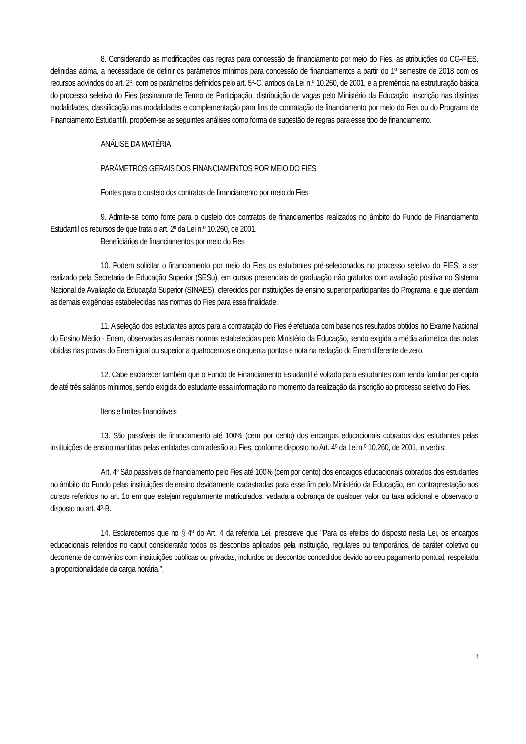8. Considerando as modificações das regras para concessão de financiamento por meio do Fies, as atribuições do CG-FIES, definidas acima, a necessidade de definir os parâmetros mínimos para concessão de financiamentos a partir do 1º semestre de 2018 com os recursos advindos do art. 2º, com os parâmetros definidos pelo art. 5º-C, ambos da Lei n.º 10.260, de 2001, e a premência na estruturação básica do processo seletivo do Fies (assinatura de Termo de Participação, distribuição de vagas pelo Ministério da Educação, inscrição nas distintas modalidades, classificação nas modalidades e complementação para fins de contratação de financiamento por meio do Fies ou do Programa de Financiamento Estudantil), propõem-se as seguintes análises como forma de sugestão de regras para esse tipo de financiamento.
ANÁLISE DA MATÉRIA
PARÂMETROS GERAIS DOS FINANCIAMENTOS POR MEIO DO FIES
Fontes para o custeio dos contratos de financiamento por meio do Fies
9. Admite-se como fonte para o custeio dos contratos de financiamentos realizados no âmbito do Fundo de Financiamento Estudantil os recursos de que trata o art. 2º da Lei n.º 10.260, de 2001.
Beneficiários de financiamentos por meio do Fies
10. Podem solicitar o financiamento por meio do Fies os estudantes pré-selecionados no processo seletivo do FIES, a ser realizado pela Secretaria de Educação Superior (SESu), em cursos presenciais de graduação não gratuitos com avaliação positiva no Sistema Nacional de Avaliação da Educação Superior (SINAES), oferecidos por instituições de ensino superior participantes do Programa, e que atendam as demais exigências estabelecidas nas normas do Fies para essa finalidade.
11. A seleção dos estudantes aptos para a contratação do Fies é efetuada com base nos resultados obtidos no Exame Nacional do Ensino Médio - Enem, observadas as demais normas estabelecidas pelo Ministério da Educação, sendo exigida a média aritmética das notas obtidas nas provas do Enem igual ou superior a quatrocentos e cinquenta pontos e nota na redação do Enem diferente de zero.
12. Cabe esclarecer também que o Fundo de Financiamento Estudantil é voltado para estudantes com renda familiar per capita de até três salários mínimos, sendo exigida do estudante essa informação no momento da realização da inscrição ao processo seletivo do Fies.
Itens e limites financiáveis
13. São passíveis de financiamento até 100% (cem por cento) dos encargos educacionais cobrados dos estudantes pelas instituições de ensino mantidas pelas entidades com adesão ao Fies, conforme disposto no Art. 4º da Lei n.º 10.260, de 2001, in verbis:
Art. 4º São passíveis de financiamento pelo Fies até 100% (cem por cento) dos encargos educacionais cobrados dos estudantes no âmbito do Fundo pelas instituições de ensino devidamente cadastradas para esse fim pelo Ministério da Educação, em contraprestação aos cursos referidos no art. 1o em que estejam regularmente matriculados, vedada a cobrança de qualquer valor ou taxa adicional e observado o disposto no art. 4º-B.
14. Esclarecemos que no § 4º do Art. 4 da referida Lei, prescreve que "Para os efeitos do disposto nesta Lei, os encargos educacionais referidos no caput considerarão todos os descontos aplicados pela instituição, regulares ou temporários, de caráter coletivo ou decorrente de convênios com instituições públicas ou privadas, incluídos os descontos concedidos devido ao seu pagamento pontual, respeitada a proporcionalidade da carga horária.".
3